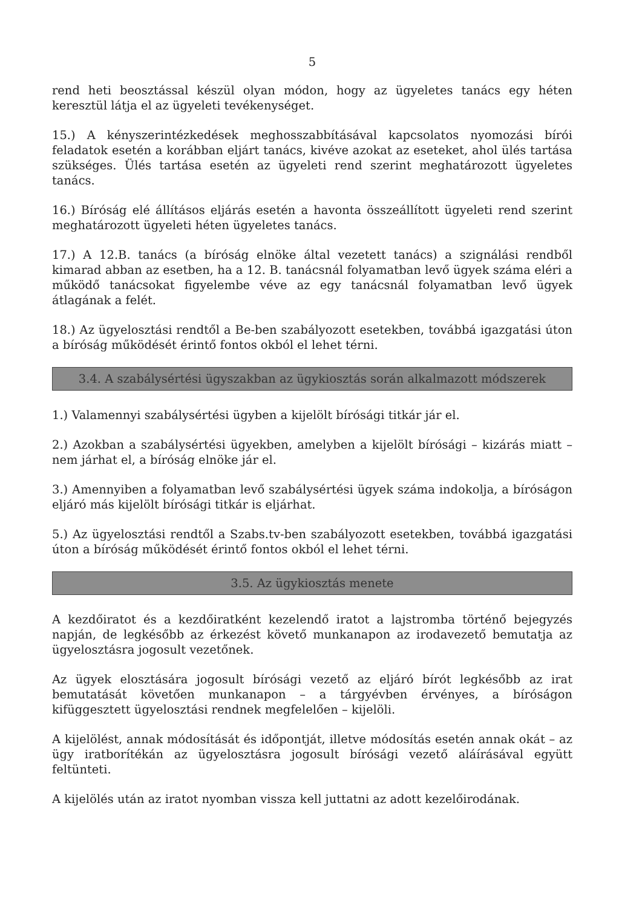5
rend heti beosztással készül olyan módon, hogy az ügyeletes tanács egy héten keresztül látja el az ügyeleti tevékenységet.
15.) A kényszerintézkedések meghosszabbításával kapcsolatos nyomozási bírói feladatok esetén a korábban eljárt tanács, kivéve azokat az eseteket, ahol ülés tartása szükséges. Ülés tartása esetén az ügyeleti rend szerint meghatározott ügyeletes tanács.
16.) Bíróság elé állításos eljárás esetén a havonta összeállított ügyeleti rend szerint meghatározott ügyeleti héten ügyeletes tanács.
17.) A 12.B. tanács (a bíróság elnöke által vezetett tanács) a szignálási rendből kimarad abban az esetben, ha a 12. B. tanácsnál folyamatban levő ügyek száma eléri a működő tanácsokat figyelembe véve az egy tanácsnál folyamatban levő ügyek átlagának a felét.
18.) Az ügyelosztási rendtől a Be-ben szabályozott esetekben, továbbá igazgatási úton a bíróság működését érintő fontos okból el lehet térni.
3.4. A szabálysértési ügyszakban az ügykiosztás során alkalmazott módszerek
1.) Valamennyi szabálysértési ügyben a kijelölt bírósági titkár jár el.
2.) Azokban a szabálysértési ügyekben, amelyben a kijelölt bírósági – kizárás miatt – nem járhat el, a bíróság elnöke jár el.
3.) Amennyiben a folyamatban levő szabálysértési ügyek száma indokolja, a bíróságon eljáró más kijelölt bírósági titkár is eljárhat.
5.) Az ügyelosztási rendtől a Szabs.tv-ben szabályozott esetekben, továbbá igazgatási úton a bíróság működését érintő fontos okból el lehet térni.
3.5. Az ügykiosztás menete
A kezdőiratot és a kezdőiratként kezelendő iratot a lajstromba történő bejegyzés napján, de legkésőbb az érkezést követő munkanapon az irodavezető bemutatja az ügyelosztásra jogosult vezetőnek.
Az ügyek elosztására jogosult bírósági vezető az eljáró bírót legkésőbb az irat bemutatását követően munkanapon – a tárgyévben érvényes, a bíróságon kifüggesztett ügyelosztási rendnek megfelelően – kijelöli.
A kijelölést, annak módosítását és időpontját, illetve módosítás esetén annak okát – az ügy iratborítékán az ügyelosztásra jogosult bírósági vezető aláírásával együtt feltünteti.
A kijelölés után az iratot nyomban vissza kell juttatni az adott kezelőirodának.